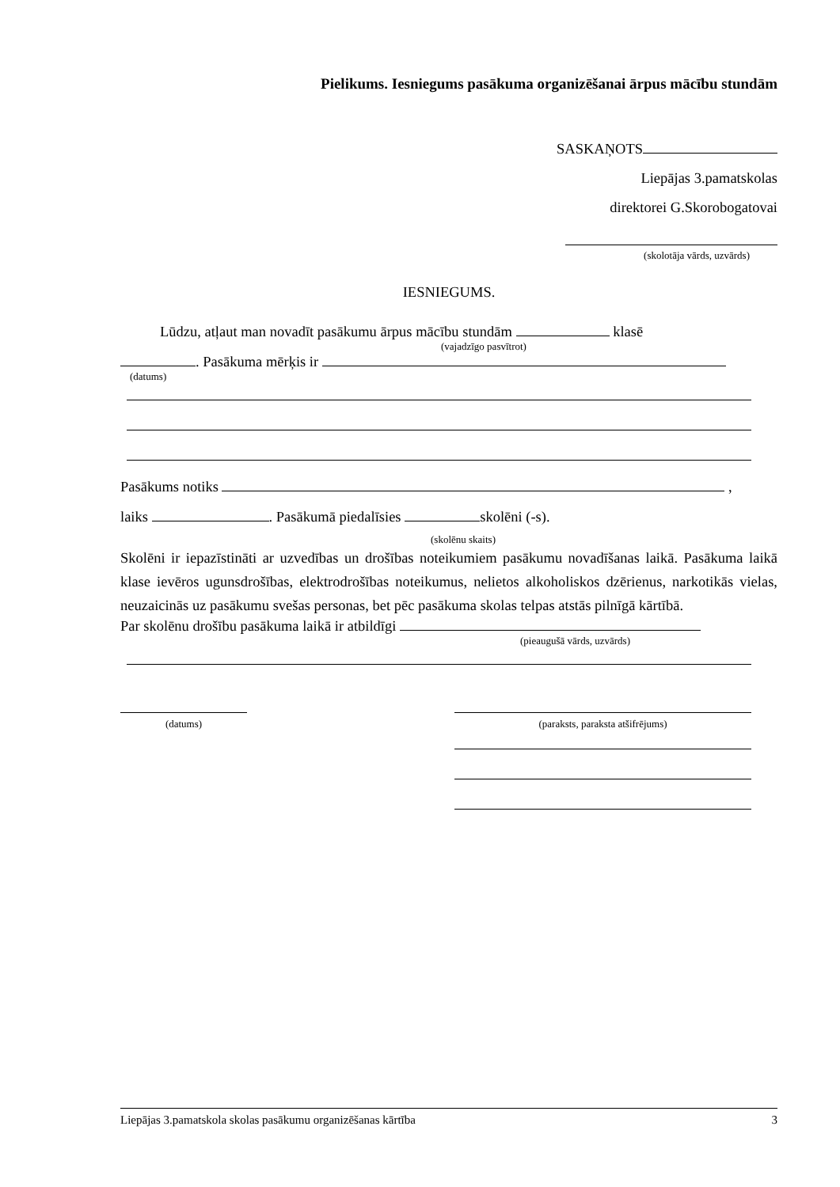Pielikums. Iesniegums pasākuma organizēšanai ārpus mācību stundām
SASKAŅOTS
Liepājas 3.pamatskolas
direktorei G.Skorobogatovai
(skolotāja vārds, uzvārds)
IESNIEGUMS.
Lūdzu, atļaut man novadīt pasākumu ārpus mācību stundām klasē
(vajadzīgo pasvītrot)
. Pasākuma mērķis ir
(datums)
Pasākums notiks ,
laiks . Pasākumā piedalīsies skolēni (-s).
(skolēnu skaits)
Skolēni ir iepazīstināti ar uzvedības un drošības noteikumiem pasākumu novadīšanas laikā. Pasākuma laikā klase ievēros ugunsdrošības, elektrodrošības noteikumus, nelietos alkoholiskos dzērienus, narkotikās vielas, neuzaicinās uz pasākumu svešas personas, bet pēc pasākuma skolas telpas atstās pilnīgā kārtībā.
Par skolēnu drošību pasākuma laikā ir atbildīgi
(pieaugušā vārds, uzvārds)
(datums) (paraksts, paraksta atšifrējums)
Liepājas 3.pamatskola skolas pasākumu organizēšanas kārtība 3